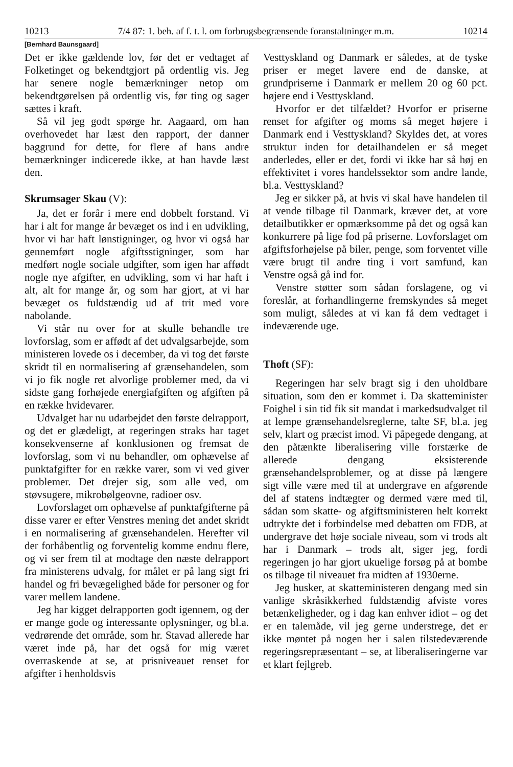10213 7/4 87: 1. beh. af f. t. l. om forbrugsbegrænsende foranstaltninger m.m. 10214
[Bernhard Baunsgaard]
Det er ikke gældende lov, før det er vedtaget af Folketinget og bekendtgjort på ordentlig vis. Jeg har senere nogle bemærkninger netop om bekendtgørelsen på ordentlig vis, før ting og sager sættes i kraft.
Så vil jeg godt spørge hr. Aagaard, om han overhovedet har læst den rapport, der danner baggrund for dette, for flere af hans andre bemærkninger indicerede ikke, at han havde læst den.
Skrumsager Skau (V):
Ja, det er forår i mere end dobbelt forstand. Vi har i alt for mange år bevæget os ind i en udvikling, hvor vi har haft lønstigninger, og hvor vi også har gennemført nogle afgiftsstigninger, som har medført nogle sociale udgifter, som igen har affødt nogle nye afgifter, en udvikling, som vi har haft i alt, alt for mange år, og som har gjort, at vi har bevæget os fuldstændig ud af trit med vore nabolande.
Vi står nu over for at skulle behandle tre lovforslag, som er affødt af det udvalgsarbejde, som ministeren lovede os i december, da vi tog det første skridt til en normalisering af grænsehandelen, som vi jo fik nogle ret alvorlige problemer med, da vi sidste gang forhøjede energiafgiften og afgiften på en række hvidevarer.
Udvalget har nu udarbejdet den første delrapport, og det er glædeligt, at regeringen straks har taget konsekvenserne af konklusionen og fremsat de lovforslag, som vi nu behandler, om ophævelse af punktafgifter for en række varer, som vi ved giver problemer. Det drejer sig, som alle ved, om støvsugere, mikrobølgeovne, radioer osv.
Lovforslaget om ophævelse af punktafgifterne på disse varer er efter Venstres mening det andet skridt i en normalisering af grænsehandelen. Herefter vil der forhåbentlig og forventelig komme endnu flere, og vi ser frem til at modtage den næste delrapport fra ministerens udvalg, for målet er på lang sigt fri handel og fri bevægelighed både for personer og for varer mellem landene.
Jeg har kigget delrapporten godt igennem, og der er mange gode og interessante oplysninger, og bl.a. vedrørende det område, som hr. Stavad allerede har været inde på, har det også for mig været overraskende at se, at prisniveauet renset for afgifter i henholdsvis
Vesttyskland og Danmark er således, at de tyske priser er meget lavere end de danske, at grundpriserne i Danmark er mellem 20 og 60 pct. højere end i Vesttyskland.
Hvorfor er det tilfældet? Hvorfor er priserne renset for afgifter og moms så meget højere i Danmark end i Vesttyskland? Skyldes det, at vores struktur inden for detailhandelen er så meget anderledes, eller er det, fordi vi ikke har så høj en effektivitet i vores handelssektor som andre lande, bl.a. Vesttyskland?
Jeg er sikker på, at hvis vi skal have handelen til at vende tilbage til Danmark, kræver det, at vore detailbutikker er opmærksomme på det og også kan konkurrere på lige fod på priserne. Lovforslaget om afgiftsforhøjelse på biler, penge, som forventet ville være brugt til andre ting i vort samfund, kan Venstre også gå ind for.
Venstre støtter som sådan forslagene, og vi foreslår, at forhandlingerne fremskyndes så meget som muligt, således at vi kan få dem vedtaget i indeværende uge.
Thoft (SF):
Regeringen har selv bragt sig i den uholdbare situation, som den er kommet i. Da skatteminister Foighel i sin tid fik sit mandat i markedsudvalget til at lempe grænsehandelsreglerne, talte SF, bl.a. jeg selv, klart og præcist imod. Vi påpegede dengang, at den påtænkte liberalisering ville forstærke de allerede dengang eksisterende grænsehandelsproblemer, og at disse på længere sigt ville være med til at undergrave en afgørende del af statens indtægter og dermed være med til, sådan som skatte- og afgiftsministeren helt korrekt udtrykte det i forbindelse med debatten om FDB, at undergrave det høje sociale niveau, som vi trods alt har i Danmark – trods alt, siger jeg, fordi regeringen jo har gjort ukuelige forsøg på at bombe os tilbage til niveauet fra midten af 1930erne.
Jeg husker, at skatteministeren dengang med sin vanlige skråsikkerhed fuldstændig afviste vores betænkeligheder, og i dag kan enhver idiot – og det er en talemåde, vil jeg gerne understrege, det er ikke møntet på nogen her i salen tilstedeværende regeringsrepræsentant – se, at liberaliseringerne var et klart fejlgreb.